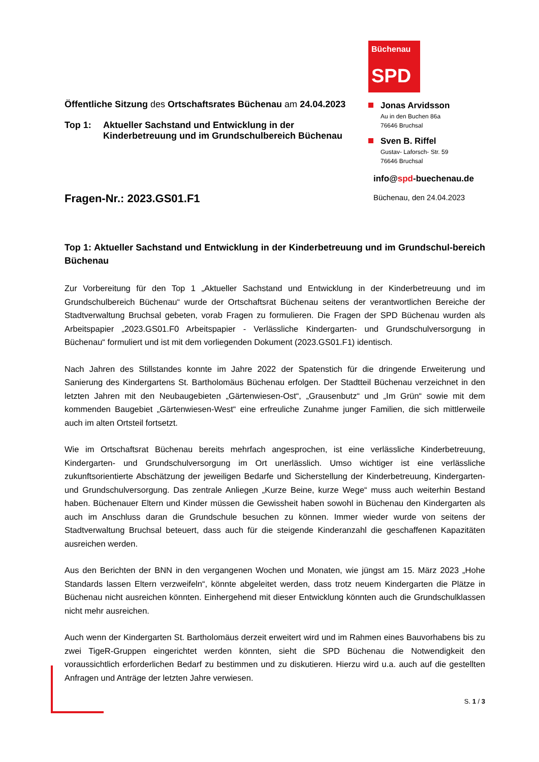Öffentliche Sitzung des Ortschaftsrates Büchenau am 24.04.2023
Top 1: Aktueller Sachstand und Entwicklung in der
Kinderbetreuung und im Grundschulbereich Büchenau
Fragen-Nr.: 2023.GS01.F1
Büchenau
SPD
Jonas Arvidsson
Au in den Buchen 86a
76646 Bruchsal
Sven B. Riffel
Gustav- Laforsch- Str. 59
76646 Bruchsal
info@spd-buechenau.de
Büchenau, den 24.04.2023
Top 1: Aktueller Sachstand und Entwicklung in der Kinderbetreuung und im Grundschul-bereich Büchenau
Zur Vorbereitung für den Top 1 „Aktueller Sachstand und Entwicklung in der Kinderbetreuung und im Grundschulbereich Büchenau“ wurde der Ortschaftsrat Büchenau seitens der verantwortlichen Bereiche der Stadtverwaltung Bruchsal gebeten, vorab Fragen zu formulieren. Die Fragen der SPD Büchenau wurden als Arbeitspapier „2023.GS01.F0 Arbeitspapier - Verlässliche Kindergarten- und Grundschulversorgung in Büchenau“ formuliert und ist mit dem vorliegenden Dokument (2023.GS01.F1) identisch.
Nach Jahren des Stillstandes konnte im Jahre 2022 der Spatenstich für die dringende Erweiterung und Sanierung des Kindergartens St. Bartholomäus Büchenau erfolgen. Der Stadtteil Büchenau verzeichnet in den letzten Jahren mit den Neubaugebieten „Gärtenwiesen-Ost“, „Grausenbutz“ und „Im Grün“ sowie mit dem kommenden Baugebiet „Gärtenwiesen-West“ eine erfreuliche Zunahme junger Familien, die sich mittlerweile auch im alten Ortsteil fortsetzt.
Wie im Ortschaftsrat Büchenau bereits mehrfach angesprochen, ist eine verlässliche Kinderbetreuung, Kindergarten- und Grundschulversorgung im Ort unerlässlich. Umso wichtiger ist eine verlässliche zukunftsorientierte Abschätzung der jeweiligen Bedarfe und Sicherstellung der Kinderbetreuung, Kindergarten- und Grundschulversorgung. Das zentrale Anliegen „Kurze Beine, kurze Wege“ muss auch weiterhin Bestand haben. Büchenauer Eltern und Kinder müssen die Gewissheit haben sowohl in Büchenau den Kindergarten als auch im Anschluss daran die Grundschule besuchen zu können. Immer wieder wurde von seitens der Stadtverwaltung Bruchsal beteuert, dass auch für die steigende Kinderanzahl die geschaffenen Kapazitäten ausreichen werden.
Aus den Berichten der BNN in den vergangenen Wochen und Monaten, wie jüngst am 15. März 2023 „Hohe Standards lassen Eltern verzweifeln“, könnte abgeleitet werden, dass trotz neuem Kindergarten die Plätze in Büchenau nicht ausreichen könnten. Einhergehend mit dieser Entwicklung könnten auch die Grundschulklassen nicht mehr ausreichen.
Auch wenn der Kindergarten St. Bartholomäus derzeit erweitert wird und im Rahmen eines Bauvorhabens bis zu zwei TigeR-Gruppen eingerichtet werden könnten, sieht die SPD Büchenau die Notwendigkeit den voraussichtlich erforderlichen Bedarf zu bestimmen und zu diskutieren. Hierzu wird u.a. auch auf die gestellten Anfragen und Anträge der letzten Jahre verwiesen.
S. 1 / 3